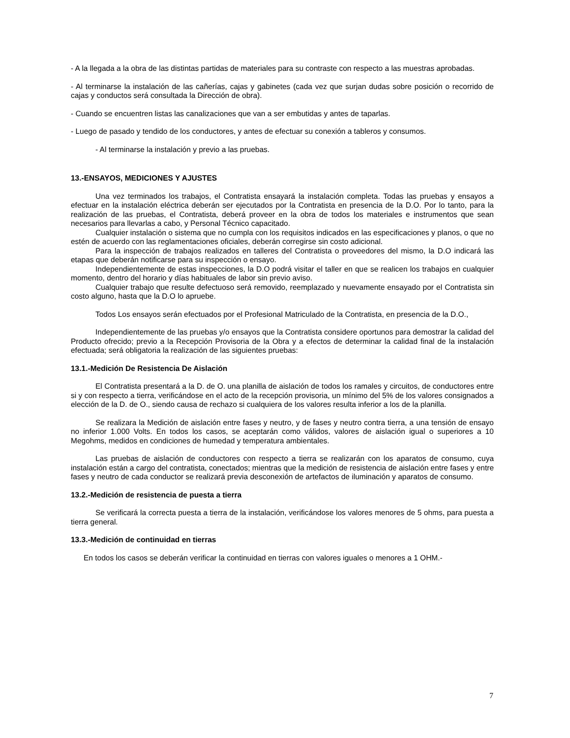- A la llegada a la obra de las distintas partidas de materiales para su contraste con respecto a las muestras aprobadas.
- Al terminarse la instalación de las cañerías, cajas y gabinetes (cada vez que surjan dudas sobre posición o recorrido de cajas y conductos será consultada la Dirección de obra).
- Cuando se encuentren listas las canalizaciones que van a ser embutidas y antes de taparlas.
- Luego de pasado y tendido de los conductores, y antes de efectuar su conexión a tableros y consumos.
- Al terminarse la instalación y previo a las pruebas.
13.-ENSAYOS, MEDICIONES Y AJUSTES
Una vez terminados los trabajos, el Contratista ensayará la instalación completa. Todas las pruebas y ensayos a efectuar en la instalación eléctrica deberán ser ejecutados por la Contratista en presencia de la D.O. Por lo tanto, para la realización de las pruebas, el Contratista, deberá proveer en la obra de todos los materiales e instrumentos que sean necesarios para llevarlas a cabo, y Personal Técnico capacitado.
Cualquier instalación o sistema que no cumpla con los requisitos indicados en las especificaciones y planos, o que no estén de acuerdo con las reglamentaciones oficiales, deberán corregirse sin costo adicional.
Para la inspección de trabajos realizados en talleres del Contratista o proveedores del mismo, la D.O indicará las etapas que deberán notificarse para su inspección o ensayo.
Independientemente de estas inspecciones, la D.O podrá visitar el taller en que se realicen los trabajos en cualquier momento, dentro del horario y días habituales de labor sin previo aviso.
Cualquier trabajo que resulte defectuoso será removido, reemplazado y nuevamente ensayado por el Contratista sin costo alguno, hasta que la D.O lo apruebe.
Todos Los ensayos serán efectuados por el Profesional Matriculado de la Contratista, en presencia de la D.O.,
Independientemente de las pruebas y/o ensayos que la Contratista considere oportunos para demostrar la calidad del Producto ofrecido; previo a la Recepción Provisoria de la Obra y a efectos de determinar la calidad final de la instalación efectuada; será obligatoria la realización de las siguientes pruebas:
13.1.-Medición De Resistencia De Aislación
El Contratista presentará a la D. de O. una planilla de aislación de todos los ramales y circuitos, de conductores entre si y con respecto a tierra, verificándose en el acto de la recepción provisoria, un mínimo del 5% de los valores consignados a elección de la D. de O., siendo causa de rechazo si cualquiera de los valores resulta inferior a los de la planilla.
Se realizara la Medición de aislación entre fases y neutro, y de fases y neutro contra tierra, a una tensión de ensayo no inferior 1.000 Volts. En todos los casos, se aceptarán como válidos, valores de aislación igual o superiores a 10 Megohms, medidos en condiciones de humedad y temperatura ambientales.
Las pruebas de aislación de conductores con respecto a tierra se realizarán con los aparatos de consumo, cuya instalación están a cargo del contratista, conectados; mientras que la medición de resistencia de aislación entre fases y entre fases y neutro de cada conductor se realizará previa desconexión de artefactos de iluminación y aparatos de consumo.
13.2.-Medición de resistencia de puesta a tierra
Se verificará la correcta puesta a tierra de la instalación, verificándose los valores menores de 5 ohms, para puesta a tierra general.
13.3.-Medición de continuidad en tierras
En todos los casos se deberán verificar la continuidad en tierras con valores iguales o menores a 1 OHM.-
7